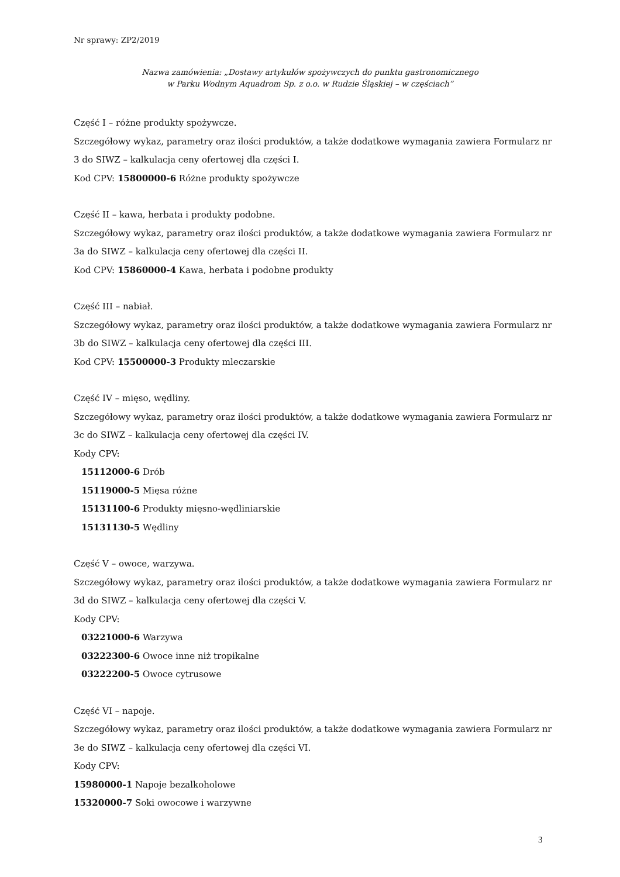Nr sprawy: ZP2/2019
Nazwa zamówienia: „Dostawy artykułów spożywczych do punktu gastronomicznego
w Parku Wodnym Aquadrom Sp. z o.o. w Rudzie Śląskiej – w częściach”
Część I – różne produkty spożywcze.
Szczegółowy wykaz, parametry oraz ilości produktów, a także dodatkowe wymagania zawiera Formularz nr 3 do SIWZ – kalkulacja ceny ofertowej dla części I.
Kod CPV: 15800000-6 Różne produkty spożywcze
Część II – kawa, herbata i produkty podobne.
Szczegółowy wykaz, parametry oraz ilości produktów, a także dodatkowe wymagania zawiera Formularz nr 3a do SIWZ – kalkulacja ceny ofertowej dla części II.
Kod CPV: 15860000-4 Kawa, herbata i podobne produkty
Część III – nabiał.
Szczegółowy wykaz, parametry oraz ilości produktów, a także dodatkowe wymagania zawiera Formularz nr 3b do SIWZ – kalkulacja ceny ofertowej dla części III.
Kod CPV: 15500000-3 Produkty mleczarskie
Część IV – mięso, wędliny.
Szczegółowy wykaz, parametry oraz ilości produktów, a także dodatkowe wymagania zawiera Formularz nr 3c do SIWZ – kalkulacja ceny ofertowej dla części IV.
Kody CPV:
15112000-6 Drób
15119000-5 Mięsa różne
15131100-6 Produkty mięsno-wędliniarskie
15131130-5 Wędliny
Część V – owoce, warzywa.
Szczegółowy wykaz, parametry oraz ilości produktów, a także dodatkowe wymagania zawiera Formularz nr 3d do SIWZ – kalkulacja ceny ofertowej dla części V.
Kody CPV:
03221000-6 Warzywa
03222300-6 Owoce inne niż tropikalne
03222200-5 Owoce cytrusowe
Część VI – napoje.
Szczegółowy wykaz, parametry oraz ilości produktów, a także dodatkowe wymagania zawiera Formularz nr 3e do SIWZ – kalkulacja ceny ofertowej dla części VI.
Kody CPV:
15980000-1 Napoje bezalkoholowe
15320000-7 Soki owocowe i warzywne
3